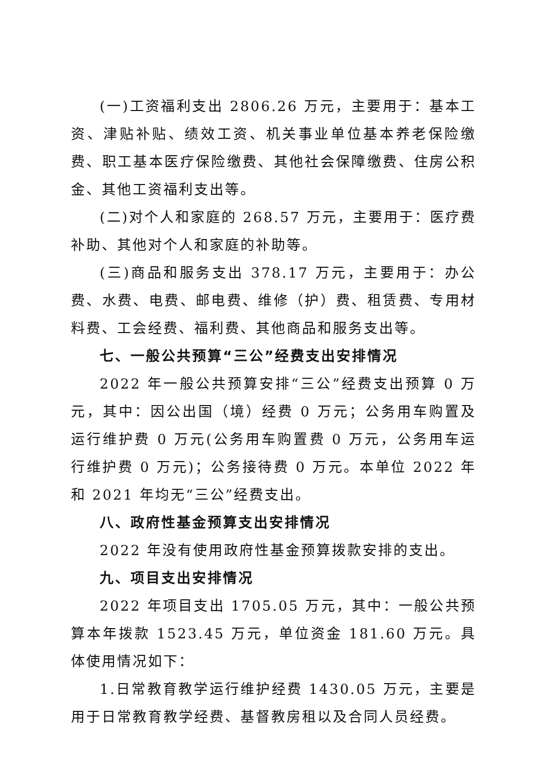(一)工资福利支出 2806.26 万元，主要用于：基本工资、津贴补贴、绩效工资、机关事业单位基本养老保险缴费、职工基本医疗保险缴费、其他社会保障缴费、住房公积金、其他工资福利支出等。
(二)对个人和家庭的 268.57 万元，主要用于：医疗费补助、其他对个人和家庭的补助等。
(三)商品和服务支出 378.17 万元，主要用于：办公费、水费、电费、邮电费、维修（护）费、租赁费、专用材料费、工会经费、福利费、其他商品和服务支出等。
七、一般公共预算“三公”经费支出安排情况
2022 年一般公共预算安排“三公”经费支出预算 0 万元，其中：因公出国（境）经费 0 万元；公务用车购置及运行维护费 0 万元(公务用车购置费 0 万元，公务用车运行维护费 0 万元)；公务接待费 0 万元。本单位 2022 年和 2021 年均无“三公”经费支出。
八、政府性基金预算支出安排情况
2022 年没有使用政府性基金预算拨款安排的支出。
九、项目支出安排情况
2022 年项目支出 1705.05 万元，其中：一般公共预算本年拨款 1523.45 万元，单位资金 181.60 万元。具体使用情况如下：
1.日常教育教学运行维护经费 1430.05 万元，主要是用于日常教育教学经费、基督教房租以及合同人员经费。